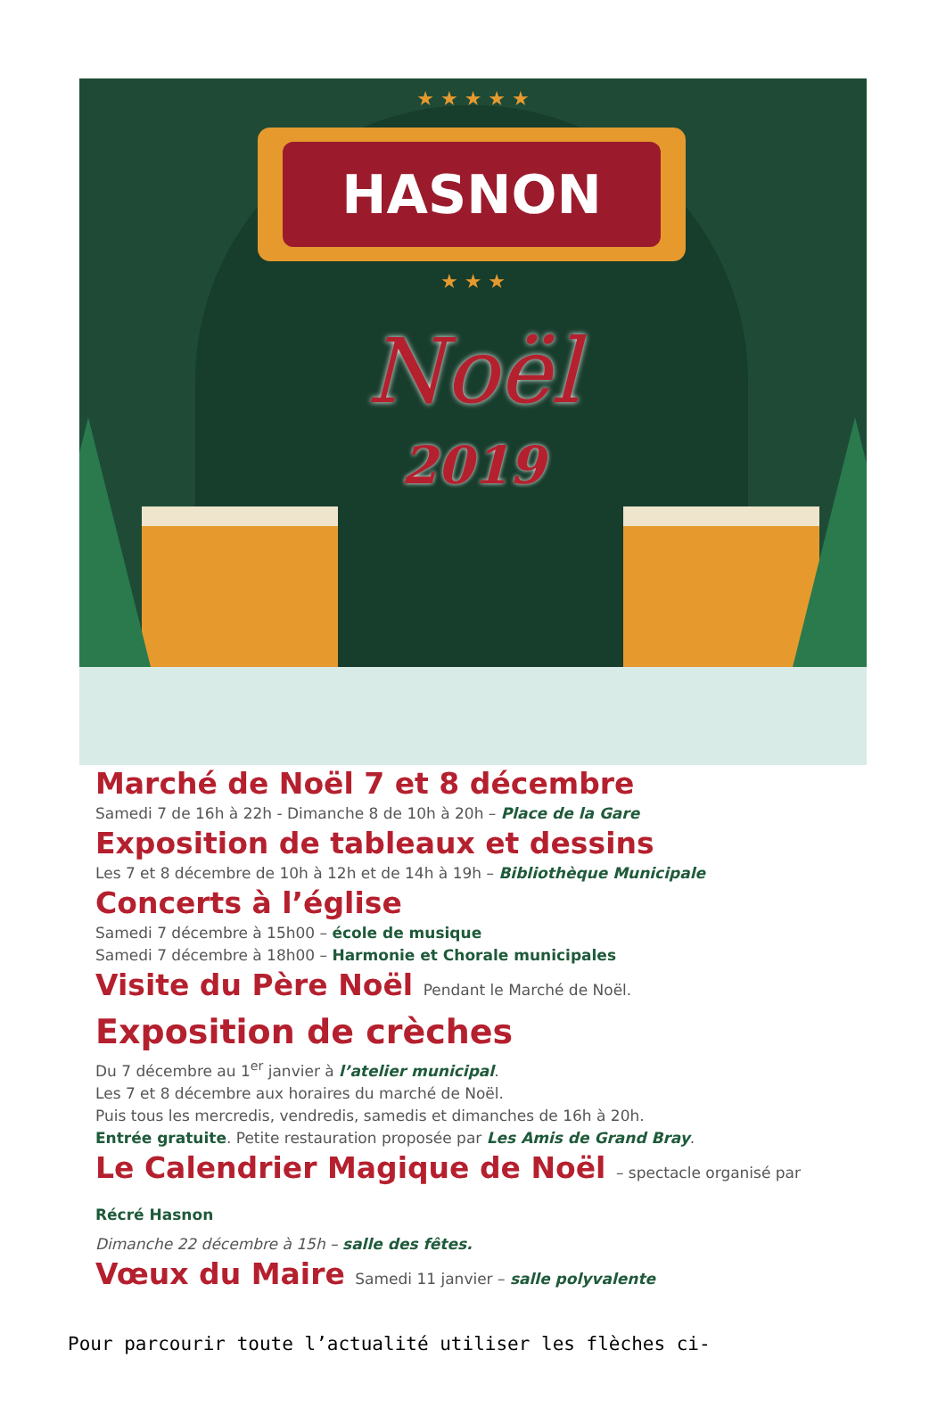★ ★ ★ ★ ★
HASNON
★ ★ ★
Noël
2019
Marché de Noël 7 et 8 décembre
Samedi 7 de 16h à 22h - Dimanche 8 de 10h à 20h – Place de la Gare
Exposition de tableaux et dessins
Les 7 et 8 décembre de 10h à 12h et de 14h à 19h – Bibliothèque Municipale
Concerts à l’église
Samedi 7 décembre à 15h00 – école de musique
Samedi 7 décembre à 18h00 – Harmonie et Chorale municipales
Visite du Père Noël Pendant le Marché de Noël.
Exposition de crèches
Du 7 décembre au 1<sup>er</sup> janvier à l’atelier municipal.
Les 7 et 8 décembre aux horaires du marché de Noël.
Puis tous les mercredis, vendredis, samedis et dimanches de 16h à 20h.
Entrée gratuite. Petite restauration proposée par Les Amis de Grand Bray.
Le Calendrier Magique de Noël – spectacle organisé par Récré Hasnon
Dimanche 22 décembre à 15h – salle des fêtes.
Vœux du Maire Samedi 11 janvier – salle polyvalente
Pour parcourir toute l’actualité utiliser les flèches ci-